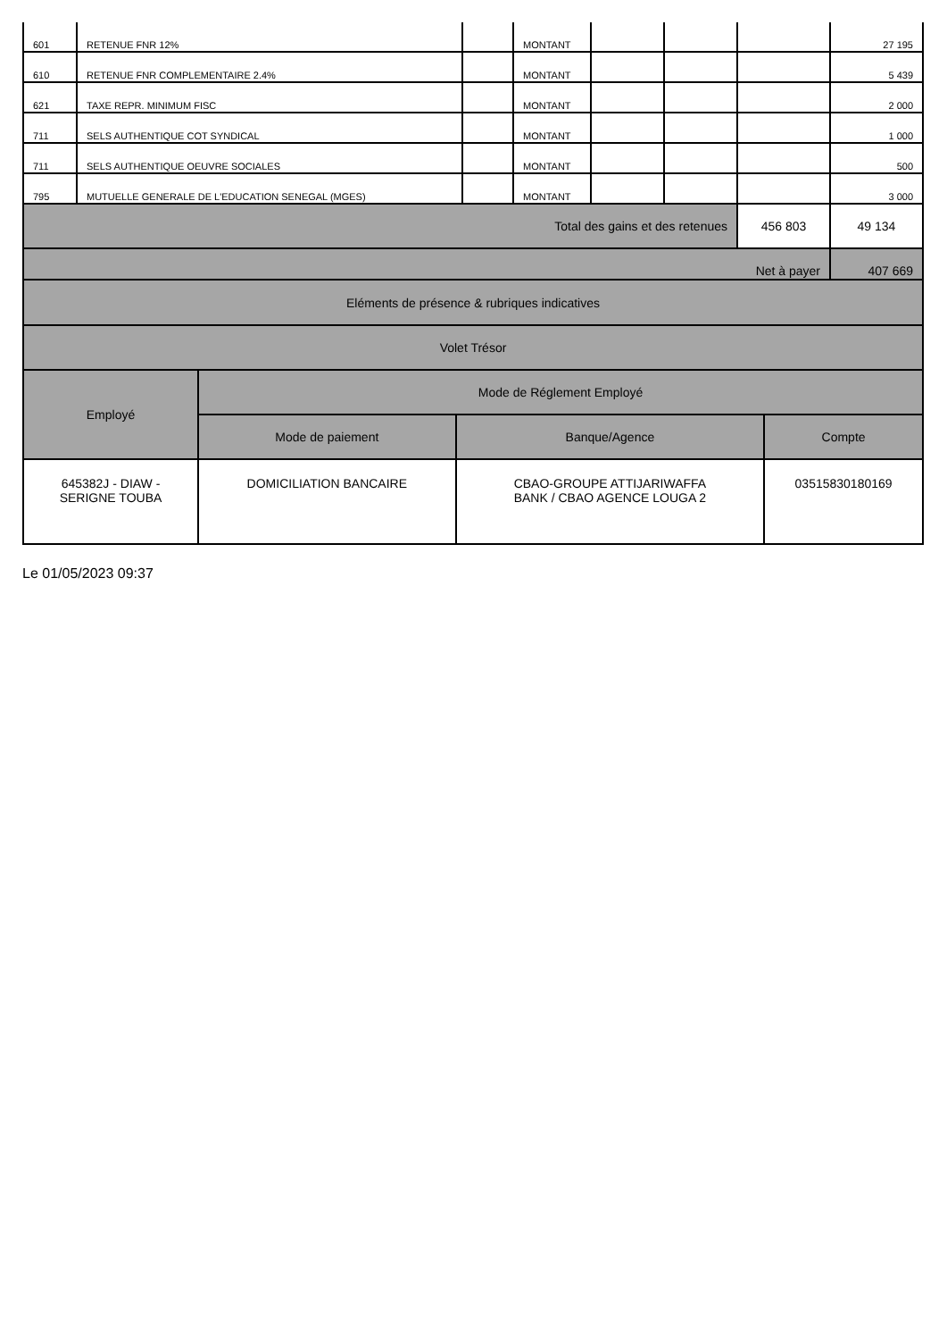| 601 | RETENUE FNR 12% | | MONTANT | | | | 27 195 |
| 610 | RETENUE FNR COMPLEMENTAIRE 2.4% | | MONTANT | | | | 5 439 |
| 621 | TAXE REPR. MINIMUM FISC | | MONTANT | | | | 2 000 |
| 711 | SELS AUTHENTIQUE COT SYNDICAL | | MONTANT | | | | 1 000 |
| 711 | SELS AUTHENTIQUE OEUVRE SOCIALES | | MONTANT | | | | 500 |
| 795 | MUTUELLE GENERALE DE L'EDUCATION SENEGAL (MGES) | | MONTANT | | | | 3 000 |
| Total des gains et des retenues | | | | | | 456 803 | 49 134 |
| Net à payer | | | | | | | 407 669 |
| Eléments de présence & rubriques indicatives | | | |
| --- | --- | --- | --- |
| Volet Trésor | | | |
| Employé | Mode de Réglement Employé | | |
| | Mode de paiement | Banque/Agence | Compte |
| 645382J - DIAW - SERIGNE TOUBA | DOMICILIATION BANCAIRE | CBAO-GROUPE ATTIJARIWAFFA BANK / CBAO AGENCE LOUGA 2 | 03515830180169 |
Le 01/05/2023 09:37